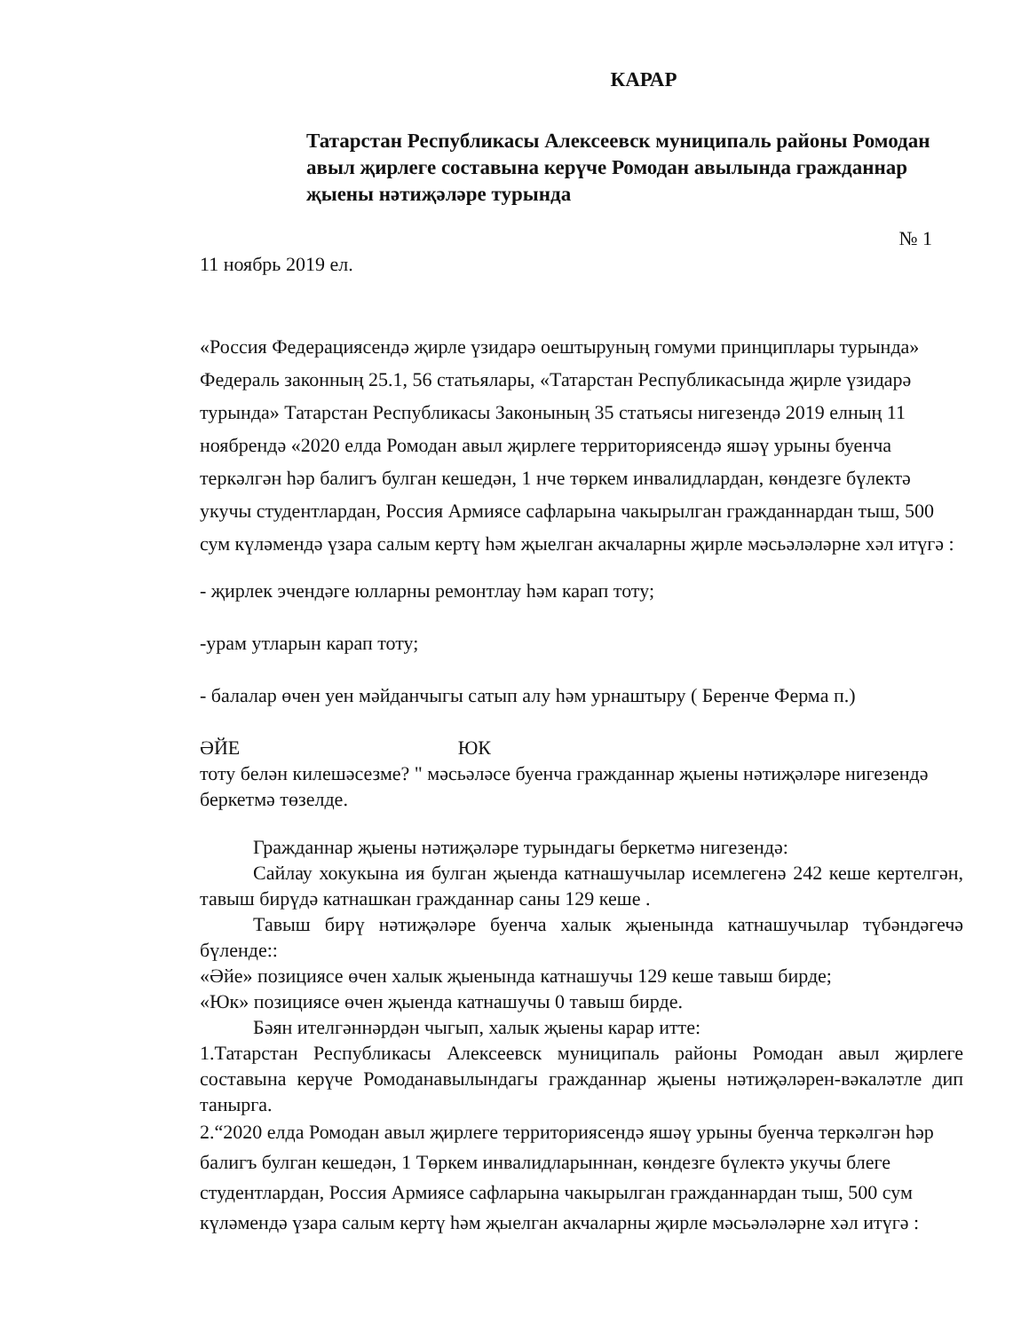КАРАР
Татарстан Республикасы Алексеевск муниципаль районы Ромодан авыл җирлеге составына керүче Ромодан авылында гражданнар җыены нәтиҗәләре турында
№ 1
11 ноябрь 2019 ел.
«Россия Федерациясендә җирле үзидарә оештыруның гомуми принциплары турында» Федераль законның 25.1, 56 статьялары, «Татарстан Республикасында җирле үзидарә турында» Татарстан Республикасы Законының 35 статьясы нигезендә 2019 елның 11 ноябрендә «2020 елда Ромодан авыл җирлеге территориясендә яшәү урыны буенча теркәлгән һәр балигъ булган кешедән, 1 нче төркем инвалидлардан, көндезге бүлектә укучы студентлардан, Россия Армиясе сафларына чакырылган гражданнардан тыш, 500 сум күләмендә үзара салым кертү һәм җыелган акчаларны җирле мәсьәләләрне хәл итүгә :
- җирлек эчендәге юлларны ремонтлау һәм карап тоту;
-урам утларын карап тоту;
- балалар өчен уен мәйданчыгы сатып алу һәм урнаштыру ( Беренче Ферма п.)
ӘЙЕ ЮК
тоту белән килешәсезме? " мәсьәләсе буенча гражданнар җыены нәтиҗәләре нигезендә беркетмә төзелде.
Гражданнар җыены нәтиҗәләре турындагы беркетмә нигезендә:
Сайлау хокукына ия булган җыенда катнашучылар исемлегенә 242 кеше кертелгән, тавыш бирүдә катнашкан гражданнар саны 129 кеше .
Тавыш бирү нәтиҗәләре буенча халык җыенында катнашучылар түбәндәгечә бүленде::
«Әйе» позициясе өчен халык җыенында катнашучы 129 кеше тавыш бирде;
«Юк» позициясе өчен җыенда катнашучы 0 тавыш бирде.
Бәян ителгәннәрдән чыгып, халык җыены карар итте:
1.Татарстан Республикасы Алексеевск муниципаль районы Ромодан авыл җирлеге составына керүче Ромоданавылындагы гражданнар җыены нәтиҗәләрен-вәкаләтле дип танырга.
2.“2020 елда Ромодан авыл җирлеге территориясендә яшәү урыны буенча теркәлгән һәр балигъ булган кешедән, 1 Төркем инвалидларыннан, көндезге бүлектә укучы блеге студентлардан, Россия Армиясе сафларына чакырылган гражданнардан тыш, 500 сум күләмендә үзара салым кертү һәм җыелган акчаларны җирле мәсьәләләрне хәл итүгә :